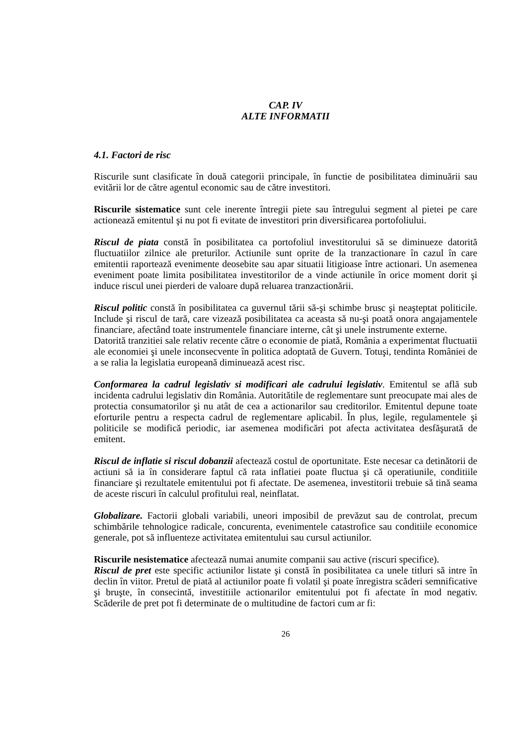CAP. IV
ALTE INFORMATII
4.1. Factori de risc
Riscurile sunt clasificate în două categorii principale, în functie de posibilitatea diminuării sau evitării lor de către agentul economic sau de către investitori.
Riscurile sistematice sunt cele inerente întregii piete sau întregului segment al pietei pe care actionează emitentul şi nu pot fi evitate de investitori prin diversificarea portofoliului.
Riscul de piata constă în posibilitatea ca portofoliul investitorului să se diminueze datorită fluctuatiilor zilnice ale preturilor. Actiunile sunt oprite de la tranzactionare în cazul în care emitentii raportează evenimente deosebite sau apar situatii litigioase între actionari. Un asemenea eveniment poate limita posibilitatea investitorilor de a vinde actiunile în orice moment dorit şi induce riscul unei pierderi de valoare după reluarea tranzactionării.
Riscul politic constă în posibilitatea ca guvernul tării să-şi schimbe brusc şi neaşteptat politicile. Include şi riscul de tară, care vizează posibilitatea ca aceasta să nu-şi poată onora angajamentele financiare, afectând toate instrumentele financiare interne, cât şi unele instrumente externe.
Datorită tranzitiei sale relativ recente către o economie de piată, România a experimentat fluctuatii ale economiei şi unele inconsecvente în politica adoptată de Guvern. Totuşi, tendinta României de a se ralia la legislatia europeană diminuează acest risc.
Conformarea la cadrul legislativ si modificari ale cadrului legislativ. Emitentul se află sub incidenta cadrului legislativ din România. Autoritătile de reglementare sunt preocupate mai ales de protectia consumatorilor şi nu atât de cea a actionarilor sau creditorilor. Emitentul depune toate eforturile pentru a respecta cadrul de reglementare aplicabil. În plus, legile, regulamentele şi politicile se modifică periodic, iar asemenea modificări pot afecta activitatea desfăşurată de emitent.
Riscul de inflatie si riscul dobanzii afectează costul de oportunitate. Este necesar ca detinătorii de actiuni să ia în considerare faptul că rata inflatiei poate fluctua şi că operatiunile, conditiile financiare şi rezultatele emitentului pot fi afectate. De asemenea, investitorii trebuie să tină seama de aceste riscuri în calculul profitului real, neinflatat.
Globalizare. Factorii globali variabili, uneori imposibil de prevăzut sau de controlat, precum schimbările tehnologice radicale, concurenta, evenimentele catastrofice sau conditiile economice generale, pot să influenteze activitatea emitentului sau cursul actiunilor.
Riscurile nesistematice afectează numai anumite companii sau active (riscuri specifice).
Riscul de pret este specific actiunilor listate şi constă în posibilitatea ca unele titluri să intre în declin în viitor. Pretul de piată al actiunilor poate fi volatil şi poate înregistra scăderi semnificative şi bruşte, în consecintă, investitiile actionarilor emitentului pot fi afectate în mod negativ. Scăderile de pret pot fi determinate de o multitudine de factori cum ar fi:
26